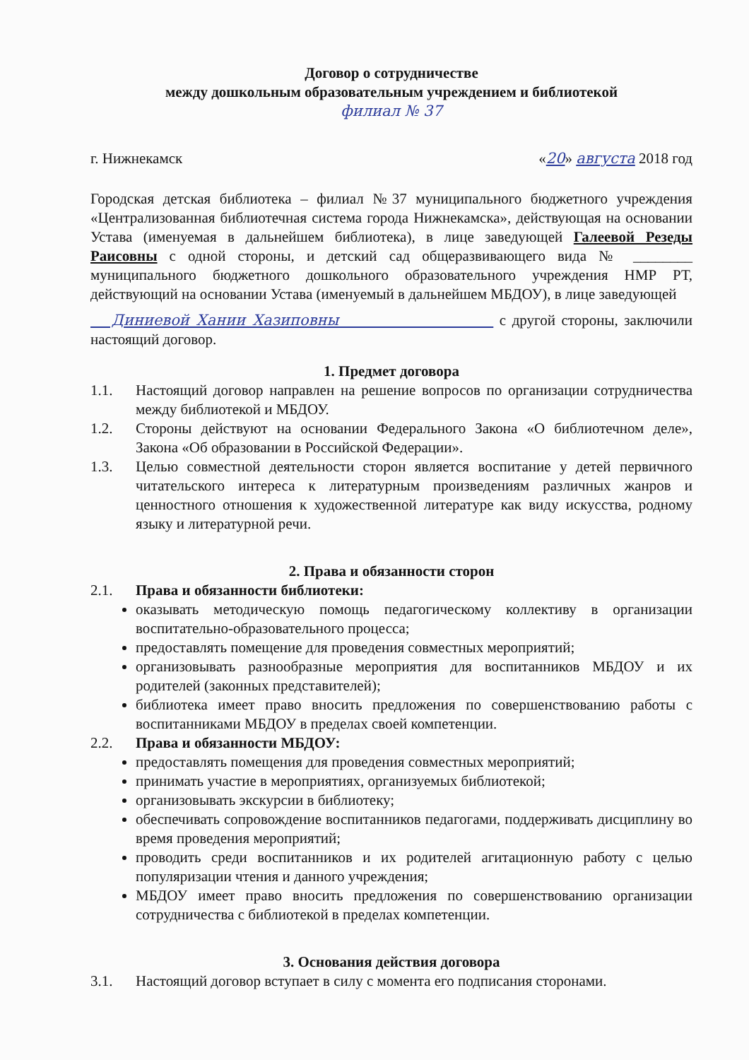Договор о сотрудничестве
между дошкольным образовательным учреждением и библиотекой
филиал № 37
г. Нижнекамск «20» августа 2018 год
Городская детская библиотека – филиал №37 муниципального бюджетного учреждения «Централизованная библиотечная система города Нижнекамска», действующая на основании Устава (именуемая в дальнейшем библиотека), в лице заведующей Галеевой Резеды Раисовны с одной стороны, и детский сад общеразвивающего вида № ________ муниципального бюджетного дошкольного образовательного учреждения НМР РТ, действующий на основании Устава (именуемый в дальнейшем МБДОУ), в лице заведующей
Диниевой Хании Хазиповны с другой стороны, заключили настоящий договор.
1. Предмет договора
1.1. Настоящий договор направлен на решение вопросов по организации сотрудничества между библиотекой и МБДОУ.
1.2. Стороны действуют на основании Федерального Закона «О библиотечном деле», Закона «Об образовании в Российской Федерации».
1.3. Целью совместной деятельности сторон является воспитание у детей первичного читательского интереса к литературным произведениям различных жанров и ценностного отношения к художественной литературе как виду искусства, родному языку и литературной речи.
2. Права и обязанности сторон
2.1. Права и обязанности библиотеки:
оказывать методическую помощь педагогическому коллективу в организации воспитательно-образовательного процесса;
предоставлять помещение для проведения совместных мероприятий;
организовывать разнообразные мероприятия для воспитанников МБДОУ и их родителей (законных представителей);
библиотека имеет право вносить предложения по совершенствованию работы с воспитанниками МБДОУ в пределах своей компетенции.
2.2. Права и обязанности МБДОУ:
предоставлять помещения для проведения совместных мероприятий;
принимать участие в мероприятиях, организуемых библиотекой;
организовывать экскурсии в библиотеку;
обеспечивать сопровождение воспитанников педагогами, поддерживать дисциплину во время проведения мероприятий;
проводить среди воспитанников и их родителей агитационную работу с целью популяризации чтения и данного учреждения;
МБДОУ имеет право вносить предложения по совершенствованию организации сотрудничества с библиотекой в пределах компетенции.
3. Основания действия договора
3.1. Настоящий договор вступает в силу с момента его подписания сторонами.